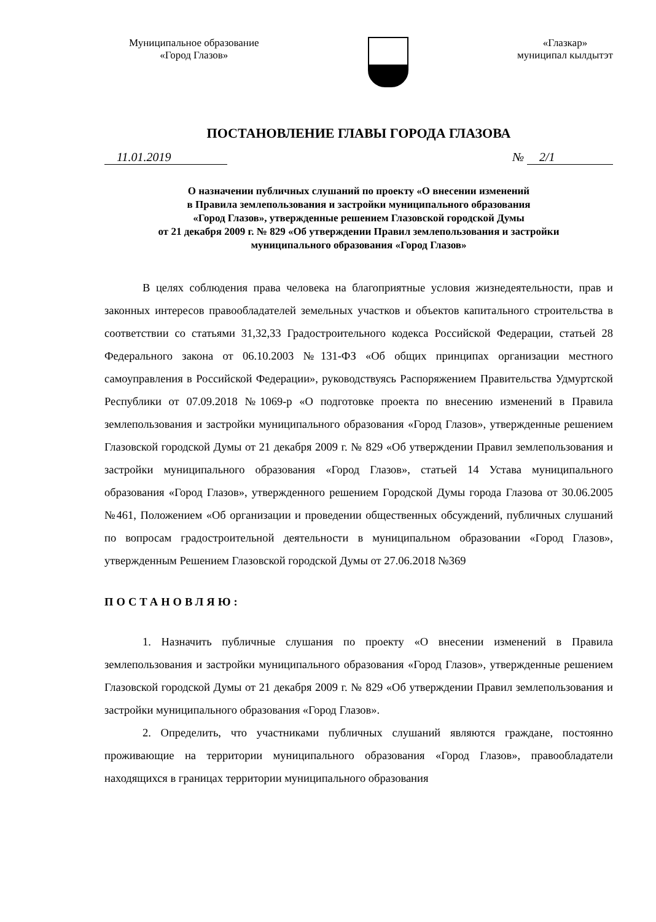Муниципальное образование
«Город Глазов»
«Глазкар»
муниципал кылдытэт
ПОСТАНОВЛЕНИЕ ГЛАВЫ ГОРОДА ГЛАЗОВА
11.01.2019 № 2/1
О назначении публичных слушаний по проекту «О внесении изменений
в Правила землепользования и застройки муниципального образования
«Город Глазов», утвержденные решением Глазовской городской Думы
от 21 декабря 2009 г. № 829 «Об утверждении Правил землепользования и застройки
муниципального образования «Город Глазов»
В целях соблюдения права человека на благоприятные условия жизнедеятельности, прав и законных интересов правообладателей земельных участков и объектов капитального строительства в соответствии со статьями 31,32,33 Градостроительного кодекса Российской Федерации, статьей 28 Федерального закона от 06.10.2003 №131-ФЗ «Об общих принципах организации местного самоуправления в Российской Федерации», руководствуясь Распоряжением Правительства Удмуртской Республики от 07.09.2018 №1069-р «О подготовке проекта по внесению изменений в Правила землепользования и застройки муниципального образования «Город Глазов», утвержденные решением Глазовской городской Думы от 21 декабря 2009 г. № 829 «Об утверждении Правил землепользования и застройки муниципального образования «Город Глазов», статьей 14 Устава муниципального образования «Город Глазов», утвержденного решением Городской Думы города Глазова от 30.06.2005 №461, Положением «Об организации и проведении общественных обсуждений, публичных слушаний по вопросам градостроительной деятельности в муниципальном образовании «Город Глазов», утвержденным Решением Глазовской городской Думы от 27.06.2018 №369
ПОСТАНОВЛЯЮ:
1. Назначить публичные слушания по проекту «О внесении изменений в Правила землепользования и застройки муниципального образования «Город Глазов», утвержденные решением Глазовской городской Думы от 21 декабря 2009 г. № 829 «Об утверждении Правил землепользования и застройки муниципального образования «Город Глазов».
2. Определить, что участниками публичных слушаний являются граждане, постоянно проживающие на территории муниципального образования «Город Глазов», правообладатели находящихся в границах территории муниципального образования